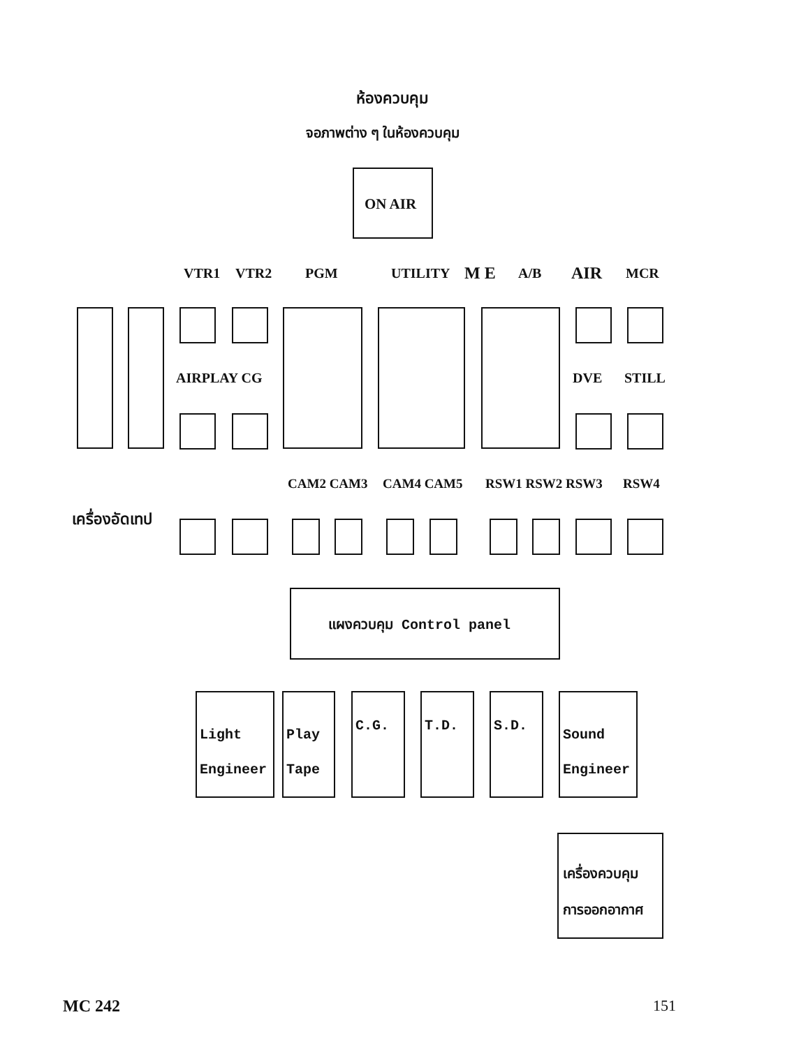ห้องควบคุม
จอภาพต่าง ๆ ในห้องควบคุม
ON AIR
VTR1 VTR2 PGM UTILITY M E A/B AIR MCR
AIRPLAY CG DVE STILL
CAM2 CAM3 CAM4 CAM5 RSW1 RSW2 RSW3 RSW4
เครื่องอัดเทป
แผงควบคุม Control panel
Light
Engineer
Play
Tape
C.G. T.D. S.D.
Sound
Engineer
เครื่องควบคุม
การออกอากาศ
MC 242 151